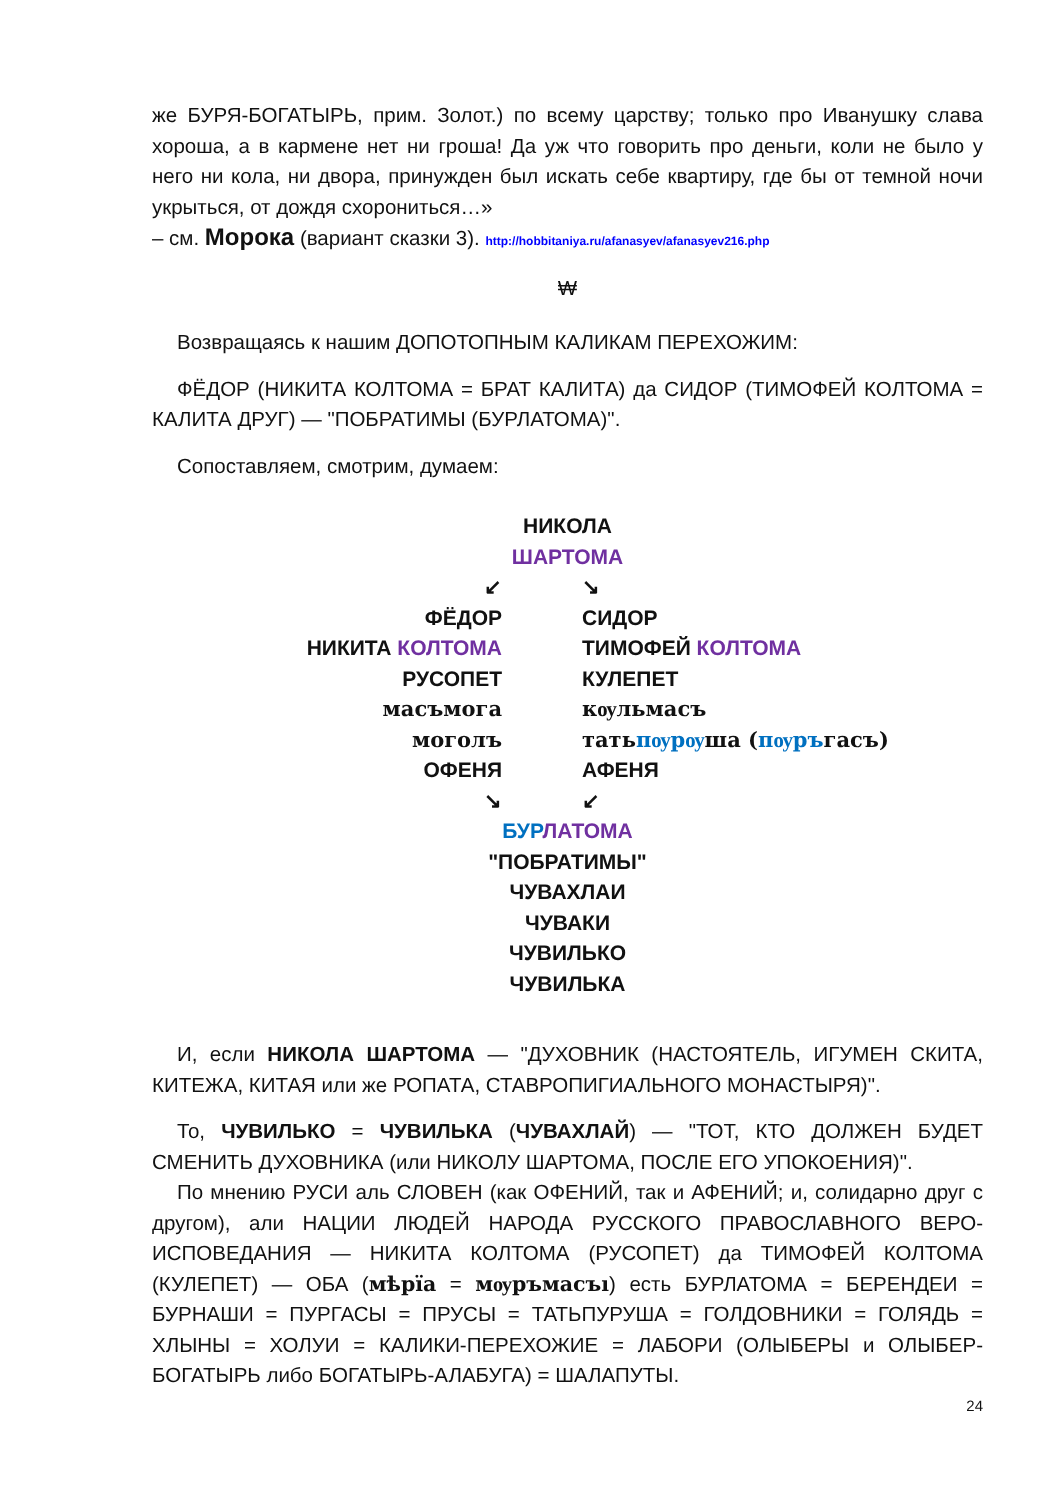же БУРЯ-БОГАТЫРЬ, прим. Золот.) по всему царству; только про Иванушку слава хороша, а в кармене нет ни гроша! Да уж что говорить про деньги, коли не было у него ни кола, ни двора, принужден был искать себе квартиру, где бы от темной ночи укрыться, от дождя схорониться…»
– см. Морока (вариант сказки 3). http://hobbitaniya.ru/afanasyev/afanasyev216.php
₩
Возвращаясь к нашим ДОПОТОПНЫМ КАЛИКАМ ПЕРЕХОЖИМ:
ФЁДОР (НИКИТА КОЛТОМА = БРАТ КАЛИТА) да СИДОР (ТИМОФЕЙ КОЛТОМА = КАЛИТА ДРУГ) — "ПОБРАТИМЫ (БУРЛАТОМА)".
Сопоставляем, смотрим, думаем:
НИКОЛА
ШАРТОМА
↙ ↘
ФЁДОР СИДОР
НИКИТА КОЛТОМА ТИМОФЕЙ КОЛТОМА
РУСОПЕТ КУЛЕПЕТ
масъмога кѹльмасъ
моголъ татьпѹрѹша (пѹръгасъ)
ОФЕНЯ АФЕНЯ
↘ ↙
БУР ЛАТОМА
"ПОБРАТИМЫ"
ЧУВАХЛАИ
ЧУВАКИ
ЧУВИЛЬКО
ЧУВИЛЬКА
И, если НИКОЛА ШАРТОМА — "ДУХОВНИК (НАСТОЯТЕЛЬ, ИГУМЕН СКИТА, КИТЕЖА, КИТАЯ или же РОПАТА, СТАВРОПИГИАЛЬНОГО МОНАСТЫРЯ)".
То, ЧУВИЛЬКО = ЧУВИЛЬКА (ЧУВАХЛАЙ) — "ТОТ, КТО ДОЛЖЕН БУДЕТ СМЕНИТЬ ДУХОВНИКА (или НИКОЛУ ШАРТОМА, ПОСЛЕ ЕГО УПОКОЕНИЯ)".
По мнению РУСИ аль СЛОВЕН (как ОФЕНИЙ, так и АФЕНИЙ; и, солидарно друг с другом), али НАЦИИ ЛЮДЕЙ НАРОДА РУССКОГО ПРАВОСЛАВНОГО ВЕРО-ИСПОВЕДАНИЯ — НИКИТА КОЛТОМА (РУСОПЕТ) да ТИМОФЕЙ КОЛТОМА (КУЛЕПЕТ) — ОБА (мѣрїа = мѹръмасъı) есть БУРЛАТОМА = БЕРЕНДЕИ = БУРНАШИ = ПУРГАСЫ = ПРУСЫ = ТАТЬПУРУША = ГОЛДОВНИКИ = ГОЛЯДЬ = ХЛЫНЫ = ХОЛУИ = КАЛИКИ-ПЕРЕХОЖИЕ = ЛАБОРИ (ОЛЫБЕРЫ и ОЛЫБЕР-БОГАТЫРЬ либо БОГАТЫРЬ-АЛАБУГА) = ШАЛАПУТЫ.
24